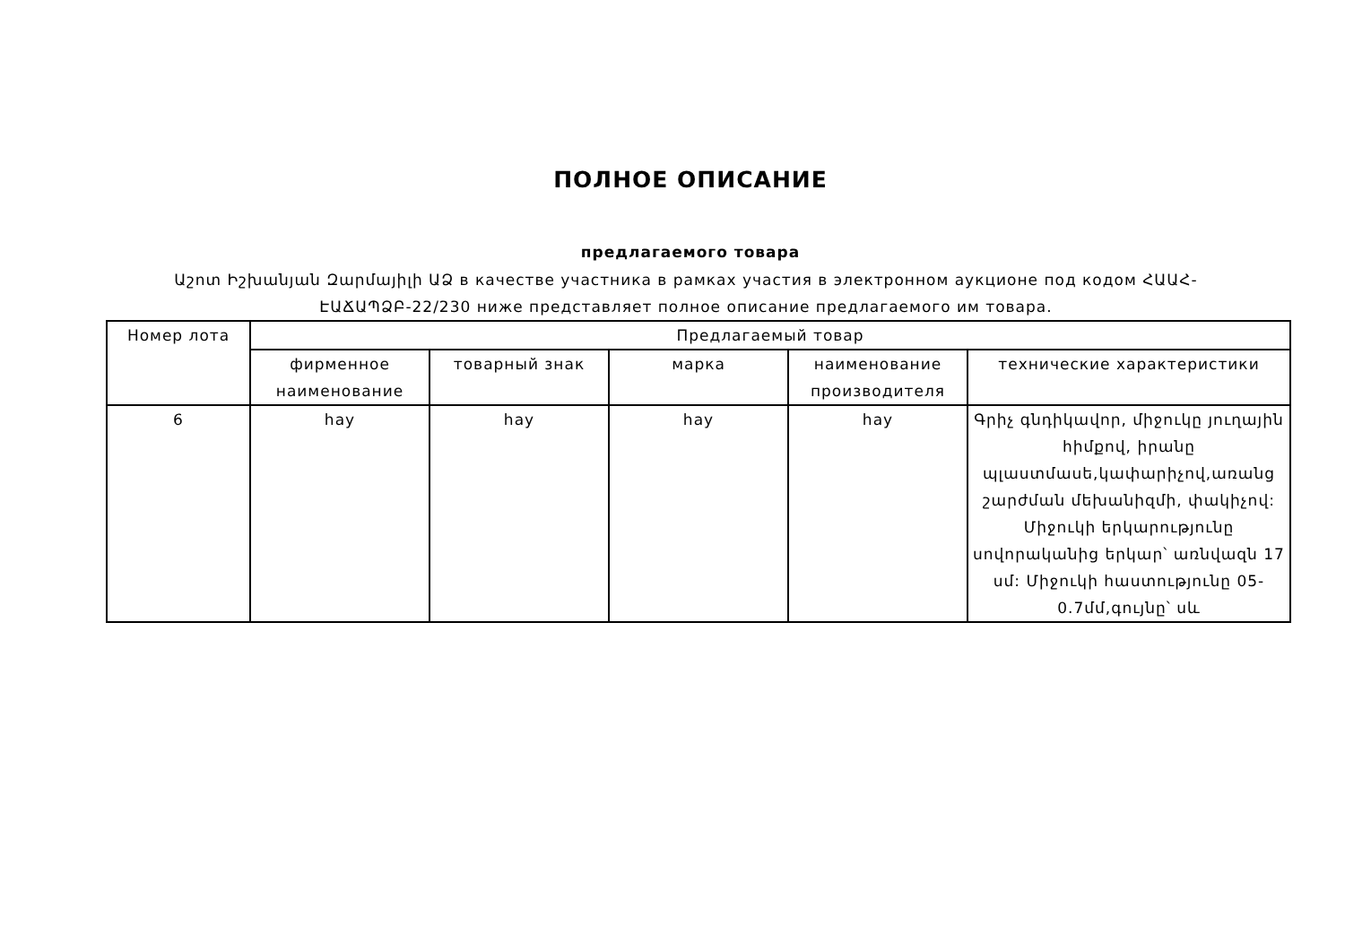ПОЛНОЕ ОПИСАНИЕ
предлагаемого товара
Աշոտ Իշխանյան Զարմայիլի ԱՁ в качестве участника в рамках участия в электронном аукционе под кодом ՀԱԱՀ-ԷԱՃԱՊՁԲ-22/230 ниже представляет полное описание предлагаемого им товара.
| Номер лота | Предлагаемый товар | | | | |
| --- | --- | --- | --- | --- | --- |
| | фирменное наименование | товарный знак | марка | наименование производителя | технические характеристики |
| 6 | hay | hay | hay | hay | Գրիչ գնդիկավոր, միջուկը յուղային հիմքով, իրանը պլաստմասե,կափարիչով,առանց շարժման մեխանիզմի, փակիչով: Միջուկի երկարությունը սովորականից երկար՝ առնվազն 17 սմ: Միջուկի հաստությունը 05-0.7մմ,գույնը՝ սև |